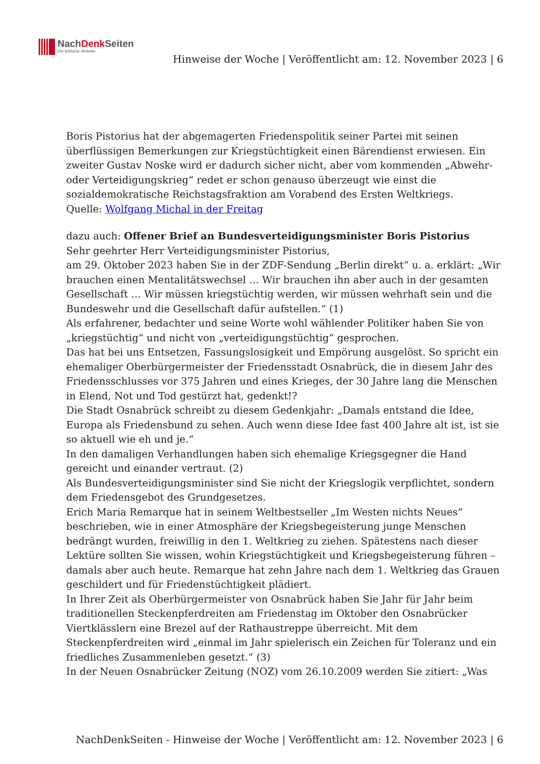NachDenk Seiten
Die kritische Website
Hinweise der Woche | Veröffentlicht am: 12. November 2023 | 6
Boris Pistorius hat der abgemagerten Friedenspolitik seiner Partei mit seinen überflüssigen Bemerkungen zur Kriegstüchtigkeit einen Bärendienst erwiesen. Ein zweiter Gustav Noske wird er dadurch sicher nicht, aber vom kommenden „Abwehr- oder Verteidigungskrieg“ redet er schon genauso überzeugt wie einst die sozialdemokratische Reichstagsfraktion am Vorabend des Ersten Weltkriegs.
Quelle: Wolfgang Michal in der Freitag
dazu auch: Offener Brief an Bundesverteidigungsminister Boris Pistorius
Sehr geehrter Herr Verteidigungsminister Pistorius,
am 29. Oktober 2023 haben Sie in der ZDF-Sendung „Berlin direkt“ u. a. erklärt: „Wir brauchen einen Mentalitätswechsel … Wir brauchen ihn aber auch in der gesamten Gesellschaft … Wir müssen kriegstüchtig werden, wir müssen wehrhaft sein und die Bundeswehr und die Gesellschaft dafür aufstellen.“ (1)
Als erfahrener, bedachter und seine Worte wohl wählender Politiker haben Sie von „kriegstüchtig“ und nicht von „verteidigungstüchtig“ gesprochen.
Das hat bei uns Entsetzen, Fassungslosigkeit und Empörung ausgelöst. So spricht ein ehemaliger Oberbürgermeister der Friedensstadt Osnabrück, die in diesem Jahr des Friedensschlusses vor 375 Jahren und eines Krieges, der 30 Jahre lang die Menschen in Elend, Not und Tod gestürzt hat, gedenkt!?
Die Stadt Osnabrück schreibt zu diesem Gedenkjahr: „Damals entstand die Idee, Europa als Friedensbund zu sehen. Auch wenn diese Idee fast 400 Jahre alt ist, ist sie so aktuell wie eh und je.“
In den damaligen Verhandlungen haben sich ehemalige Kriegsgegner die Hand gereicht und einander vertraut. (2)
Als Bundesverteidigungsminister sind Sie nicht der Kriegslogik verpflichtet, sondern dem Friedensgebot des Grundgesetzes.
Erich Maria Remarque hat in seinem Weltbestseller „Im Westen nichts Neues“ beschrieben, wie in einer Atmosphäre der Kriegsbegeisterung junge Menschen bedrängt wurden, freiwillig in den 1. Weltkrieg zu ziehen. Spätestens nach dieser Lektüre sollten Sie wissen, wohin Kriegstüchtigkeit und Kriegsbegeisterung führen – damals aber auch heute. Remarque hat zehn Jahre nach dem 1. Weltkrieg das Grauen geschildert und für Friedenstüchtigkeit plädiert.
In Ihrer Zeit als Oberbürgermeister von Osnabrück haben Sie Jahr für Jahr beim traditionellen Steckenpferdreiten am Friedenstag im Oktober den Osnabrücker Viertklässlern eine Brezel auf der Rathaustreppe überreicht. Mit dem Steckenpferdreiten wird „einmal im Jahr spielerisch ein Zeichen für Toleranz und ein friedliches Zusammenleben gesetzt.“ (3)
In der Neuen Osnabrücker Zeitung (NOZ) vom 26.10.2009 werden Sie zitiert: „Was
NachDenkSeiten - Hinweise der Woche | Veröffentlicht am: 12. November 2023 | 6